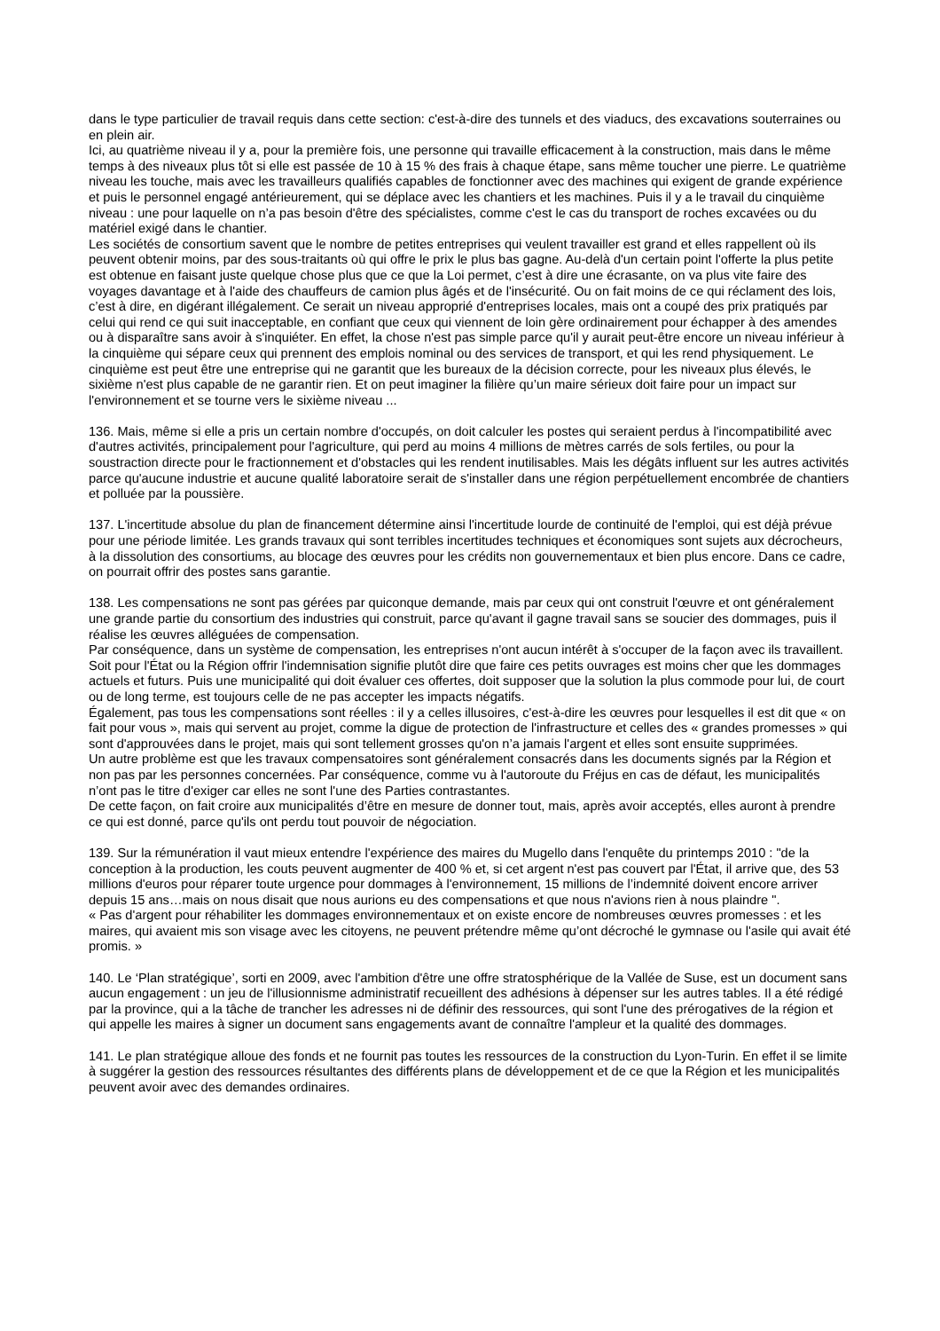dans le type particulier de travail requis dans cette section: c'est-à-dire des tunnels et des viaducs, des excavations souterraines ou en plein air.
Ici, au quatrième niveau il y a, pour la première fois, une personne qui travaille efficacement à la construction, mais dans le même temps à des niveaux plus tôt si elle est passée de 10 à 15 % des frais à chaque étape, sans même toucher une pierre. Le quatrième niveau les touche, mais avec les travailleurs qualifiés capables de fonctionner avec des machines qui exigent de grande expérience et puis le personnel engagé antérieurement, qui se déplace avec les chantiers et les machines. Puis il y a le travail du cinquième niveau : une pour laquelle on n’a pas besoin d'être des spécialistes, comme c'est le cas du transport de roches excavées ou du matériel exigé dans le chantier.
Les sociétés de consortium savent que le nombre de petites entreprises qui veulent travailler est grand et elles rappellent où ils peuvent obtenir moins, par des sous-traitants où qui offre le prix le plus bas gagne. Au-delà d'un certain point l'offerte la plus petite est obtenue en faisant juste quelque chose plus que ce que la Loi permet, c’est à dire une écrasante, on va plus vite faire des voyages davantage et à l'aide des chauffeurs de camion plus âgés et de l'insécurité. Ou on fait moins de ce qui réclament des lois, c’est à dire, en digérant illégalement. Ce serait un niveau approprié d'entreprises locales, mais ont a coupé des prix pratiqués par celui qui rend ce qui suit inacceptable, en confiant que ceux qui viennent de loin gère ordinairement pour échapper à des amendes ou à disparaître sans avoir à s'inquiéter. En effet, la chose n'est pas simple parce qu'il y aurait peut-être encore un niveau inférieur à la cinquième qui sépare ceux qui prennent des emplois nominal ou des services de transport, et qui les rend physiquement. Le cinquième est peut être une entreprise qui ne garantit que les bureaux de la décision correcte, pour les niveaux plus élevés, le sixième n'est plus capable de ne garantir rien. Et on peut imaginer la filière qu’un maire sérieux doit faire pour un impact sur l'environnement et se tourne vers le sixième niveau ...
136. Mais, même si elle a pris un certain nombre d'occupés, on doit calculer les postes qui seraient perdus à l'incompatibilité avec d'autres activités, principalement pour l'agriculture, qui perd au moins 4 millions de mètres carrés de sols fertiles, ou pour la soustraction directe pour le fractionnement et d'obstacles qui les rendent inutilisables. Mais les dégâts influent sur les autres activités parce qu'aucune industrie et aucune qualité laboratoire serait de s'installer dans une région perpétuellement encombrée de chantiers et polluée par la poussière.
137. L'incertitude absolue du plan de financement détermine ainsi l'incertitude lourde de continuité de l'emploi, qui est déjà prévue pour une période limitée. Les grands travaux qui sont terribles incertitudes techniques et économiques sont sujets aux décrocheurs, à la dissolution des consortiums, au blocage des œuvres pour les crédits non gouvernementaux et bien plus encore. Dans ce cadre, on pourrait offrir des postes sans garantie.
138. Les compensations ne sont pas gérées par quiconque demande, mais par ceux qui ont construit l'œuvre et ont généralement une grande partie du consortium des industries qui construit, parce qu'avant il gagne travail sans se soucier des dommages, puis il réalise les œuvres alléguées de compensation.
Par conséquence, dans un système de compensation, les entreprises n'ont aucun intérêt à s'occuper de la façon avec ils travaillent.
Soit pour l'État ou la Région offrir l'indemnisation signifie plutôt dire que faire ces petits ouvrages est moins cher que les dommages actuels et futurs. Puis une municipalité qui doit évaluer ces offertes, doit supposer que la solution la plus commode pour lui, de court ou de long terme, est toujours celle de ne pas accepter les impacts négatifs.
Également, pas tous les compensations sont réelles : il y a celles illusoires, c'est-à-dire les œuvres pour lesquelles il est dit que « on fait pour vous », mais qui servent au projet, comme la digue de protection de l'infrastructure et celles des « grandes promesses » qui sont d'approuvées dans le projet, mais qui sont tellement grosses qu'on n’a jamais l'argent et elles sont ensuite supprimées.
Un autre problème est que les travaux compensatoires sont généralement consacrés dans les documents signés par la Région et non pas par les personnes concernées. Par conséquence, comme vu à l'autoroute du Fréjus en cas de défaut, les municipalités n’ont pas le titre d'exiger car elles ne sont l'une des Parties contrastantes.
De cette façon, on fait croire aux municipalités d’être en mesure de donner tout, mais, après avoir acceptés, elles auront à prendre ce qui est donné, parce qu'ils ont perdu tout pouvoir de négociation.
139. Sur la rémunération il vaut mieux entendre l'expérience des maires du Mugello dans l'enquête du printemps 2010 : "de la conception à la production, les couts peuvent augmenter de 400 % et, si cet argent n'est pas couvert par l'État, il arrive que, des 53 millions d'euros pour réparer toute urgence pour dommages à l'environnement, 15 millions de l’indemnité doivent encore arriver depuis 15 ans…mais on nous disait que nous aurions eu des compensations et que nous n'avions rien à nous plaindre ".
« Pas d'argent pour réhabiliter les dommages environnementaux et on existe encore de nombreuses œuvres promesses : et les maires, qui avaient mis son visage avec les citoyens, ne peuvent prétendre même qu’ont décroché le gymnase ou l'asile qui avait été promis. »
140. Le ‘Plan stratégique’, sorti en 2009, avec l'ambition d'être une offre stratosphérique de la Vallée de Suse, est un document sans aucun engagement : un jeu de l'illusionnisme administratif recueillent des adhésions à dépenser sur les autres tables. Il a été rédigé par la province, qui a la tâche de trancher les adresses ni de définir des ressources, qui sont l'une des prérogatives de la région et qui appelle les maires à signer un document sans engagements avant de connaître l'ampleur et la qualité des dommages.
141. Le plan stratégique alloue des fonds et ne fournit pas toutes les ressources de la construction du Lyon-Turin. En effet il se limite à suggérer la gestion des ressources résultantes des différents plans de développement et de ce que la Région et les municipalités peuvent avoir avec des demandes ordinaires.